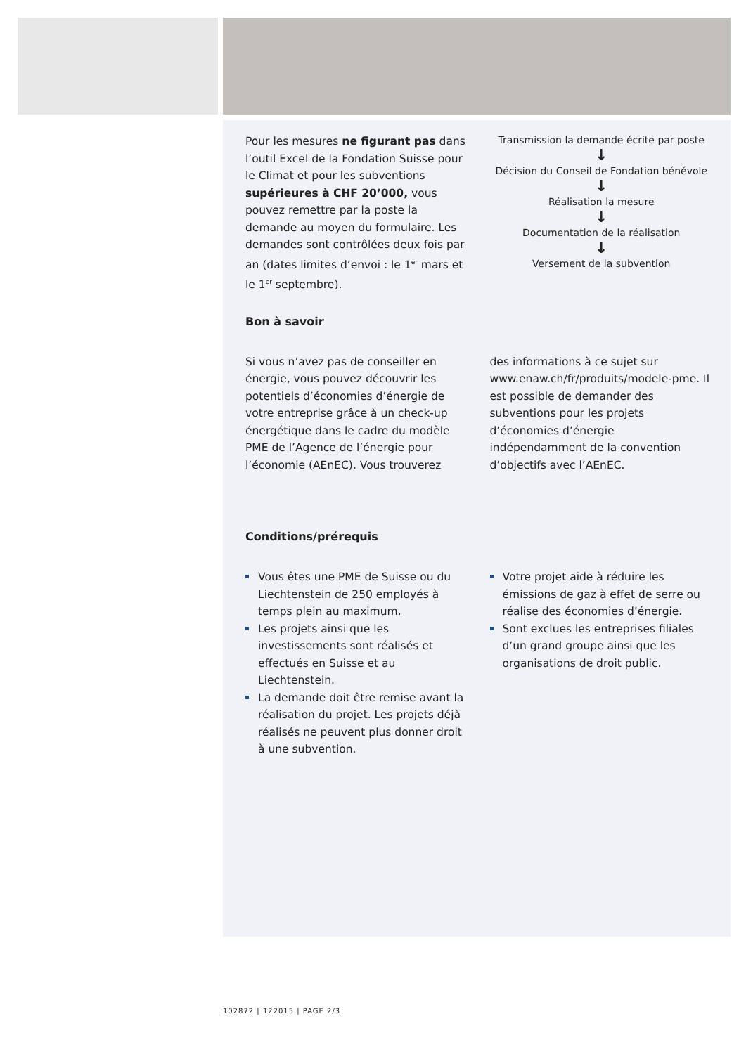Pour les mesures ne figurant pas dans l’outil Excel de la Fondation Suisse pour le Climat et pour les subventions supérieures à CHF 20’000, vous pouvez remettre par la poste la demande au moyen du formulaire. Les demandes sont contrôlées deux fois par an (dates limites d’envoi : le 1<sup>er</sup> mars et le 1<sup>er</sup> septembre).
Transmission la demande écrite par poste
↓
Décision du Conseil de Fondation bénévole
↓
Réalisation la mesure
↓
Documentation de la réalisation
↓
Versement de la subvention
Bon à savoir
Si vous n’avez pas de conseiller en énergie, vous pouvez découvrir les potentiels d’économies d’énergie de votre entreprise grâce à un check-up énergétique dans le cadre du modèle PME de l’Agence de l’énergie pour l’économie (AEnEC). Vous trouverez
des informations à ce sujet sur www.enaw.ch/fr/produits/modele-pme. Il est possible de demander des subventions pour les projets d’économies d’énergie indépendamment de la convention d’objectifs avec l’AEnEC.
Conditions/prérequis
Vous êtes une PME de Suisse ou du Liechtenstein de 250 employés à temps plein au maximum.
Les projets ainsi que les investissements sont réalisés et effectués en Suisse et au Liechtenstein.
La demande doit être remise avant la réalisation du projet. Les projets déjà réalisés ne peuvent plus donner droit à une subvention.
Votre projet aide à réduire les émissions de gaz à effet de serre ou réalise des économies d’énergie.
Sont exclues les entreprises filiales d’un grand groupe ainsi que les organisations de droit public.
102872 | 122015 | PAGE 2/3